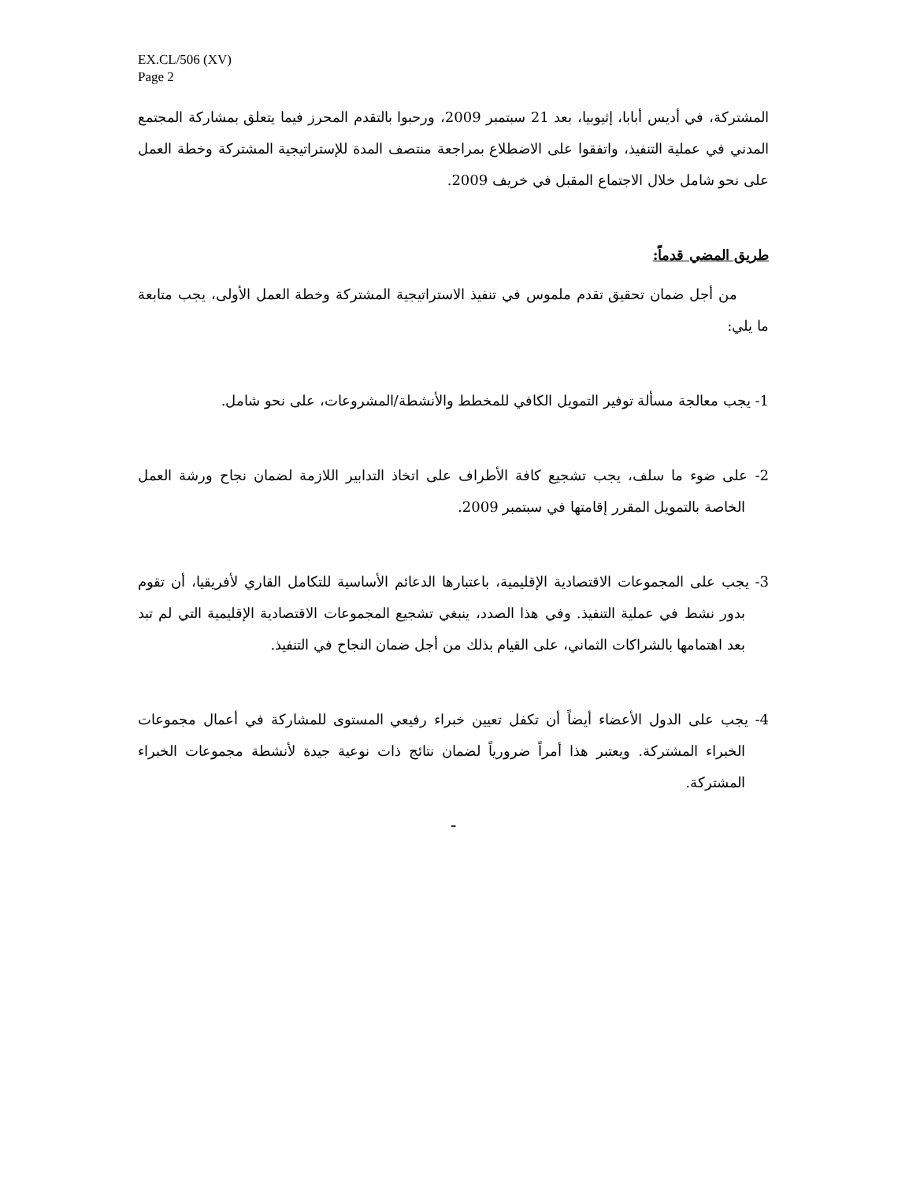EX.CL/506 (XV)
Page 2
المشتركة، في أديس أبابا، إثيوبيا، بعد 21 سبتمبر 2009، ورحبوا بالتقدم المحرز فيما يتعلق بمشاركة المجتمع المدني في عملية التنفيذ، واتفقوا على الاضطلاع بمراجعة منتصف المدة للإستراتيجية المشتركة وخطة العمل على نحو شامل خلال الاجتماع المقبل في خريف 2009.
طريق المضي قدماً:
من أجل ضمان تحقيق تقدم ملموس في تنفيذ الاستراتيجية المشتركة وخطة العمل الأولى، يجب متابعة ما يلي:
1- يجب معالجة مسألة توفير التمويل الكافي للمخطط والأنشطة/المشروعات، على نحو شامل.
2- على ضوء ما سلف، يجب تشجيع كافة الأطراف على اتخاذ التدابير اللازمة لضمان نجاح ورشة العمل الخاصة بالتمويل المقرر إقامتها في سبتمبر 2009.
3- يجب على المجموعات الاقتصادية الإقليمية، باعتبارها الدعائم الأساسية للتكامل القاري لأفريقيا، أن تقوم بدور نشط في عملية التنفيذ. وفي هذا الصدد، ينبغي تشجيع المجموعات الاقتصادية الإقليمية التي لم تبد بعد اهتمامها بالشراكات الثماني، على القيام بذلك من أجل ضمان النجاح في التنفيذ.
4- يجب على الدول الأعضاء أيضاً أن تكفل تعيين خبراء رفيعي المستوى للمشاركة في أعمال مجموعات الخبراء المشتركة. ويعتبر هذا أمراً ضرورياً لضمان نتائج ذات نوعية جيدة لأنشطة مجموعات الخبراء المشتركة.
ـ